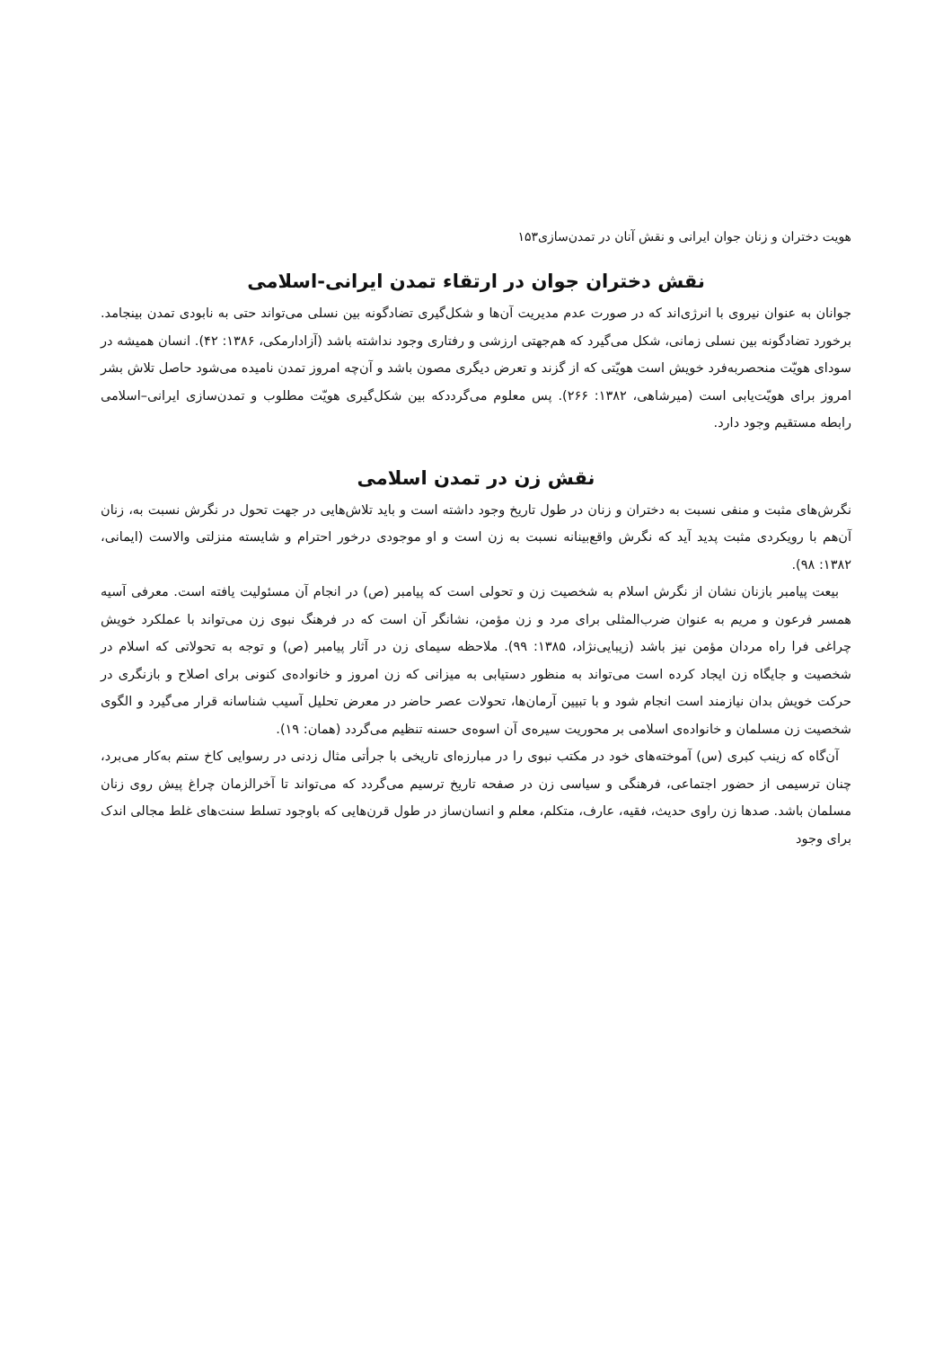هویت دختران و زنان جوان ایرانی و نقش آنان در تمدن‌سازی۱۵۳
نقش دختران جوان در ارتقاء تمدن ایرانی-اسلامی
جوانان به عنوان نیروی با انرژی‌اند که در صورت عدم مدیریت آن‌ها و شکل‌گیری تضادگونه بین نسلی می‌تواند حتی به نابودی تمدن بینجامد. برخورد تضادگونه بین نسلی زمانی، شکل می‌گیرد که هم‌جهتی ارزشی و رفتاری وجود نداشته باشد (آزادارمکی، ۱۳۸۶: ۴۲). انسان همیشه در سودای هویّت منحصربه‌فرد خویش است هویّتی که از گزند و تعرض دیگری مصون باشد و آن‌چه امروز تمدن نامیده می‌شود حاصل تلاش بشر امروز برای هویّت‌یابی است (میرشاهی، ۱۳۸۲: ۲۶۶). پس معلوم می‌گرددکه بین شکل‌گیری هویّت مطلوب و تمدن‌سازی ایرانی–اسلامی رابطه مستقیم وجود دارد.
نقش زن در تمدن اسلامی
نگرش‌های مثبت و منفی نسبت به دختران و زنان در طول تاریخ وجود داشته است و باید تلاش‌هایی در جهت تحول در نگرش نسبت به، زنان آن‌هم با رویکردی مثبت پدید آید که نگرش واقع‌بینانه نسبت به زن است و او موجودی درخور احترام و شایسته منزلتی والاست (ایمانی، ۱۳۸۲: ۹۸).
بیعت پیامبر بازنان نشان از نگرش اسلام به شخصیت زن و تحولی است که پیامبر (ص) در انجام آن مسئولیت یافته است. معرفی آسیه همسر فرعون و مریم به عنوان ضرب‌المثلی برای مرد و زن مؤمن، نشانگر آن است که در فرهنگ نبوی زن می‌تواند با عملکرد خویش چراغی فرا راه مردان مؤمن نیز باشد (زیبایی‌نژاد، ۱۳۸۵: ۹۹). ملاحظه سیمای زن در آثار پیامبر (ص) و توجه به تحولاتی که اسلام در شخصیت و جایگاه زن ایجاد کرده است می‌تواند به منظور دستیابی به میزانی که زن امروز و خانواده‌ی کنونی برای اصلاح و بازنگری در حرکت خویش بدان نیازمند است انجام شود و با تبیین آرمان‌ها، تحولات عصر حاضر در معرض تحلیل آسیب شناسانه قرار می‌گیرد و الگوی شخصیت زن مسلمان و خانواده‌ی اسلامی بر محوریت سیره‌ی آن اسوه‌ی حسنه تنظیم می‌گردد (همان: ۱۹).
آن‌گاه که زینب کبری (س) آموخته‌های خود در مکتب نبوی را در مبارزه‌ای تاریخی با جرأتی مثال زدنی در رسوایی کاخ ستم به‌کار می‌برد، چنان ترسیمی از حضور اجتماعی، فرهنگی و سیاسی زن در صفحه تاریخ ترسیم می‌گردد که می‌تواند تا آخرالزمان چراغ پیش روی زنان مسلمان باشد. صدها زن راوی حدیث، فقیه، عارف، متکلم، معلم و انسان‌ساز در طول قرن‌هایی که باوجود تسلط سنت‌های غلط مجالی اندک برای وجود